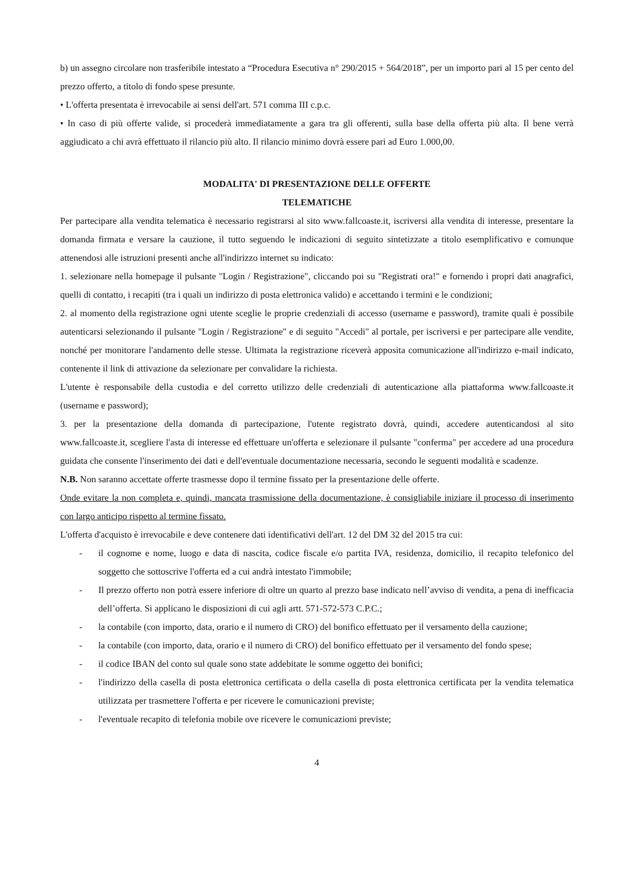b) un assegno circolare non trasferibile intestato a “Procedura Esecutiva n° 290/2015 + 564/2018”, per un importo pari al 15 per cento del prezzo offerto, a titolo di fondo spese presunte.
• L'offerta presentata è irrevocabile ai sensi dell'art. 571 comma III c.p.c.
• In caso di più offerte valide, si procederà immediatamente a gara tra gli offerenti, sulla base della offerta più alta. Il bene verrà aggiudicato a chi avrà effettuato il rilancio più alto. Il rilancio minimo dovrà essere pari ad Euro 1.000,00.
MODALITA' DI PRESENTAZIONE DELLE OFFERTE
TELEMATICHE
Per partecipare alla vendita telematica è necessario registrarsi al sito www.fallcoaste.it, iscriversi alla vendita di interesse, presentare la domanda firmata e versare la cauzione, il tutto seguendo le indicazioni di seguito sintetizzate a titolo esemplificativo e comunque attenendosi alle istruzioni presenti anche all'indirizzo internet su indicato:
1. selezionare nella homepage il pulsante "Login / Registrazione", cliccando poi su "Registrati ora!" e fornendo i propri dati anagrafici, quelli di contatto, i recapiti (tra i quali un indirizzo di posta elettronica valido) e accettando i termini e le condizioni;
2. al momento della registrazione ogni utente sceglie le proprie credenziali di accesso (username e password), tramite quali è possibile autenticarsi selezionando il pulsante "Login / Registrazione" e di seguito "Accedi" al portale, per iscriversi e per partecipare alle vendite, nonché per monitorare l'andamento delle stesse. Ultimata la registrazione riceverà apposita comunicazione all'indirizzo e-mail indicato, contenente il link di attivazione da selezionare per convalidare la richiesta.
L'utente è responsabile della custodia e del corretto utilizzo delle credenziali di autenticazione alla piattaforma www.fallcoaste.it (username e password);
3. per la presentazione della domanda di partecipazione, l'utente registrato dovrà, quindi, accedere autenticandosi al sito www.fallcoaste.it, scegliere l'asta di interesse ed effettuare un'offerta e selezionare il pulsante "conferma" per accedere ad una procedura guidata che consente l'inserimento dei dati e dell'eventuale documentazione necessaria, secondo le seguenti modalità e scadenze.
N.B. Non saranno accettate offerte trasmesse dopo il termine fissato per la presentazione delle offerte.
Onde evitare la non completa e, quindi, mancata trasmissione della documentazione, è consigliabile iniziare il processo di inserimento con largo anticipo rispetto al termine fissato.
L'offerta d'acquisto è irrevocabile e deve contenere dati identificativi dell'art. 12 del DM 32 del 2015 tra cui:
- il cognome e nome, luogo e data di nascita, codice fiscale e/o partita IVA, residenza, domicilio, il recapito telefonico del soggetto che sottoscrive l'offerta ed a cui andrà intestato l'immobile;
- Il prezzo offerto non potrà essere inferiore di oltre un quarto al prezzo base indicato nell’avviso di vendita, a pena di inefficacia dell’offerta. Si applicano le disposizioni di cui agli artt. 571-572-573 C.P.C.;
- la contabile (con importo, data, orario e il numero di CRO) del bonifico effettuato per il versamento della cauzione;
- la contabile (con importo, data, orario e il numero di CRO) del bonifico effettuato per il versamento del fondo spese;
- il codice IBAN del conto sul quale sono state addebitate le somme oggetto dei bonifici;
- l'indirizzo della casella di posta elettronica certificata o della casella di posta elettronica certificata per la vendita telematica utilizzata per trasmettere l'offerta e per ricevere le comunicazioni previste;
- l'eventuale recapito di telefonia mobile ove ricevere le comunicazioni previste;
4